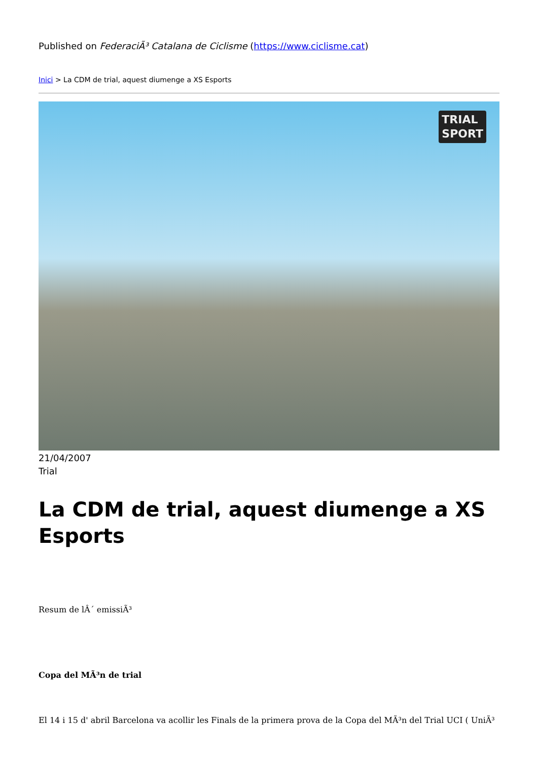Published on FederaciÃ³ Catalana de Ciclisme (https://www.ciclisme.cat)
Inici > La CDM de trial, aquest diumenge a XS Esports
TRIAL
SPORT
21/04/2007
Trial
La CDM de trial, aquest diumenge a XS Esports
Resum de lÂ´ emissiÃ³
Copa del MÃ³n de trial
El 14 i 15 d' abril Barcelona va acollir les Finals de la primera prova de la Copa del MÃ³n del Trial UCI ( UniÃ³